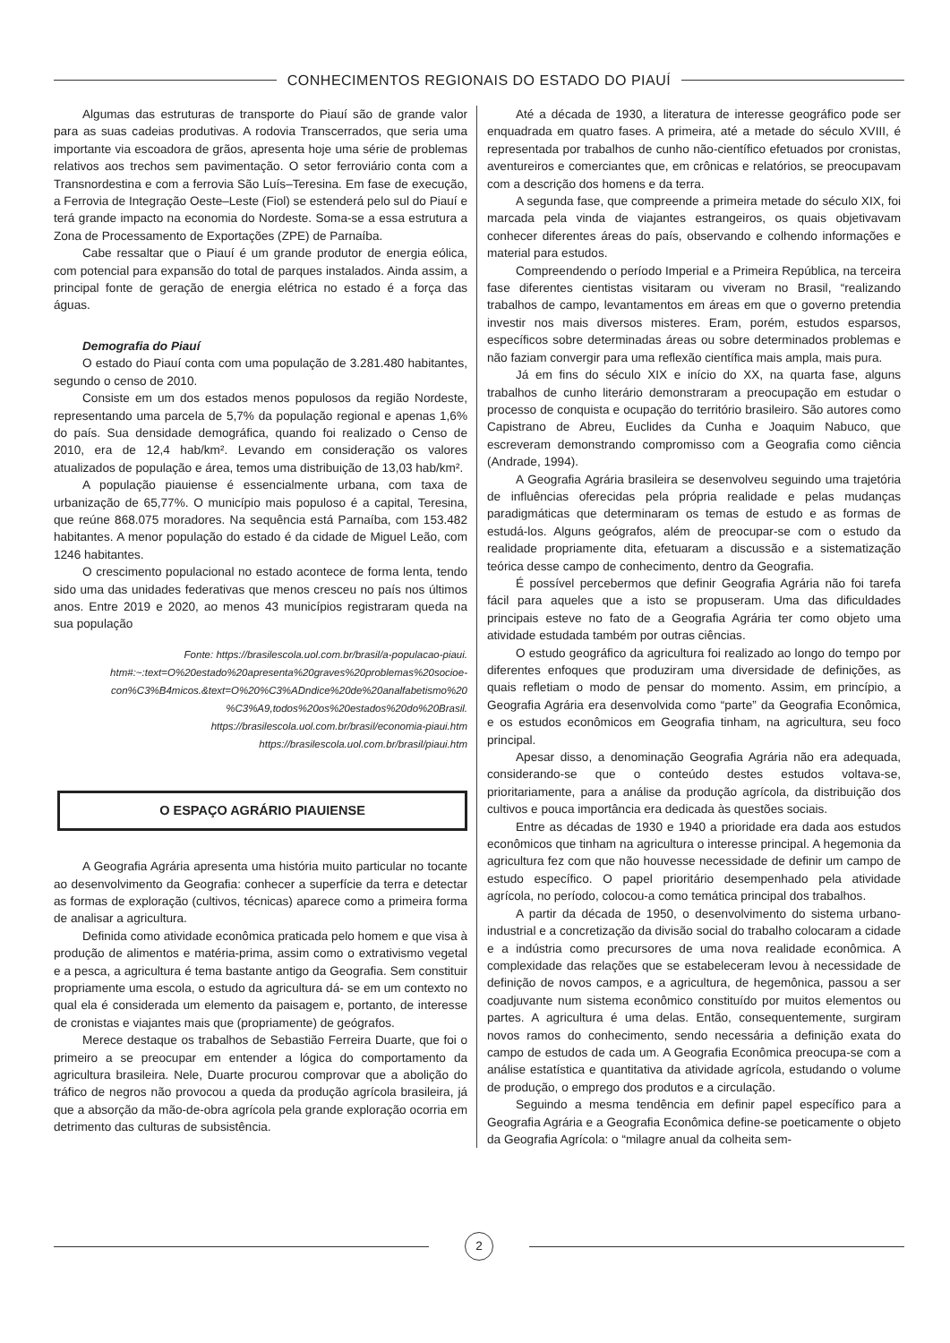CONHECIMENTOS REGIONAIS DO ESTADO DO PIAUÍ
Algumas das estruturas de transporte do Piauí são de grande valor para as suas cadeias produtivas. A rodovia Transcerrados, que seria uma importante via escoadora de grãos, apresenta hoje uma série de problemas relativos aos trechos sem pavimentação. O setor ferroviário conta com a Transnordestina e com a ferrovia São Luís–Teresina. Em fase de execução, a Ferrovia de Integração Oeste–Leste (Fiol) se estenderá pelo sul do Piauí e terá grande impacto na economia do Nordeste. Soma-se a essa estrutura a Zona de Processamento de Exportações (ZPE) de Parnaíba.
Cabe ressaltar que o Piauí é um grande produtor de energia eólica, com potencial para expansão do total de parques instalados. Ainda assim, a principal fonte de geração de energia elétrica no estado é a força das águas.
Demografia do Piauí
O estado do Piauí conta com uma população de 3.281.480 habitantes, segundo o censo de 2010.
Consiste em um dos estados menos populosos da região Nordeste, representando uma parcela de 5,7% da população regional e apenas 1,6% do país. Sua densidade demográfica, quando foi realizado o Censo de 2010, era de 12,4 hab/km². Levando em consideração os valores atualizados de população e área, temos uma distribuição de 13,03 hab/km².
A população piauiense é essencialmente urbana, com taxa de urbanização de 65,77%. O município mais populoso é a capital, Teresina, que reúne 868.075 moradores. Na sequência está Parnaíba, com 153.482 habitantes. A menor população do estado é da cidade de Miguel Leão, com 1246 habitantes.
O crescimento populacional no estado acontece de forma lenta, tendo sido uma das unidades federativas que menos cresceu no país nos últimos anos. Entre 2019 e 2020, ao menos 43 municípios registraram queda na sua população
Fonte: https://brasilescola.uol.com.br/brasil/a-populacao-piaui.
htm#:~:text=O%20estado%20apresenta%20graves%20problemas%20socioe-
con%C3%B4micos.&text=O%20%C3%ADndice%20de%20analfabetismo%20
%C3%A9,todos%20os%20estados%20do%20Brasil.
https://brasilescola.uol.com.br/brasil/economia-piaui.htm
https://brasilescola.uol.com.br/brasil/piaui.htm
O ESPAÇO AGRÁRIO PIAUIENSE
A Geografia Agrária apresenta uma história muito particular no tocante ao desenvolvimento da Geografia: conhecer a superfície da terra e detectar as formas de exploração (cultivos, técnicas) aparece como a primeira forma de analisar a agricultura.
Definida como atividade econômica praticada pelo homem e que visa à produção de alimentos e matéria-prima, assim como o extrativismo vegetal e a pesca, a agricultura é tema bastante antigo da Geografia. Sem constituir propriamente uma escola, o estudo da agricultura dá- se em um contexto no qual ela é considerada um elemento da paisagem e, portanto, de interesse de cronistas e viajantes mais que (propriamente) de geógrafos.
Merece destaque os trabalhos de Sebastião Ferreira Duarte, que foi o primeiro a se preocupar em entender a lógica do comportamento da agricultura brasileira. Nele, Duarte procurou comprovar que a abolição do tráfico de negros não provocou a queda da produção agrícola brasileira, já que a absorção da mão-de-obra agrícola pela grande exploração ocorria em detrimento das culturas de subsistência.
Até a década de 1930, a literatura de interesse geográfico pode ser enquadrada em quatro fases. A primeira, até a metade do século XVIII, é representada por trabalhos de cunho não-científico efetuados por cronistas, aventureiros e comerciantes que, em crônicas e relatórios, se preocupavam com a descrição dos homens e da terra.
A segunda fase, que compreende a primeira metade do século XIX, foi marcada pela vinda de viajantes estrangeiros, os quais objetivavam conhecer diferentes áreas do país, observando e colhendo informações e material para estudos.
Compreendendo o período Imperial e a Primeira República, na terceira fase diferentes cientistas visitaram ou viveram no Brasil, “realizando trabalhos de campo, levantamentos em áreas em que o governo pretendia investir nos mais diversos misteres. Eram, porém, estudos esparsos, específicos sobre determinadas áreas ou sobre determinados problemas e não faziam convergir para uma reflexão científica mais ampla, mais pura.
Já em fins do século XIX e início do XX, na quarta fase, alguns trabalhos de cunho literário demonstraram a preocupação em estudar o processo de conquista e ocupação do território brasileiro. São autores como Capistrano de Abreu, Euclides da Cunha e Joaquim Nabuco, que escreveram demonstrando compromisso com a Geografia como ciência (Andrade, 1994).
A Geografia Agrária brasileira se desenvolveu seguindo uma trajetória de influências oferecidas pela própria realidade e pelas mudanças paradigmáticas que determinaram os temas de estudo e as formas de estudá-los. Alguns geógrafos, além de preocupar-se com o estudo da realidade propriamente dita, efetuaram a discussão e a sistematização teórica desse campo de conhecimento, dentro da Geografia.
É possível percebermos que definir Geografia Agrária não foi tarefa fácil para aqueles que a isto se propuseram. Uma das dificuldades principais esteve no fato de a Geografia Agrária ter como objeto uma atividade estudada também por outras ciências.
O estudo geográfico da agricultura foi realizado ao longo do tempo por diferentes enfoques que produziram uma diversidade de definições, as quais refletiam o modo de pensar do momento. Assim, em princípio, a Geografia Agrária era desenvolvida como “parte” da Geografia Econômica, e os estudos econômicos em Geografia tinham, na agricultura, seu foco principal.
Apesar disso, a denominação Geografia Agrária não era adequada, considerando-se que o conteúdo destes estudos voltava-se, prioritariamente, para a análise da produção agrícola, da distribuição dos cultivos e pouca importância era dedicada às questões sociais.
Entre as décadas de 1930 e 1940 a prioridade era dada aos estudos econômicos que tinham na agricultura o interesse principal. A hegemonia da agricultura fez com que não houvesse necessidade de definir um campo de estudo específico. O papel prioritário desempenhado pela atividade agrícola, no período, colocou-a como temática principal dos trabalhos.
A partir da década de 1950, o desenvolvimento do sistema urbano-industrial e a concretização da divisão social do trabalho colocaram a cidade e a indústria como precursores de uma nova realidade econômica. A complexidade das relações que se estabeleceram levou à necessidade de definição de novos campos, e a agricultura, de hegemônica, passou a ser coadjuvante num sistema econômico constituído por muitos elementos ou partes. A agricultura é uma delas. Então, consequentemente, surgiram novos ramos do conhecimento, sendo necessária a definição exata do campo de estudos de cada um. A Geografia Econômica preocupa-se com a análise estatística e quantitativa da atividade agrícola, estudando o volume de produção, o emprego dos produtos e a circulação.
Seguindo a mesma tendência em definir papel específico para a Geografia Agrária e a Geografia Econômica define-se poeticamente o objeto da Geografia Agrícola: o “milagre anual da colheita sem-
2